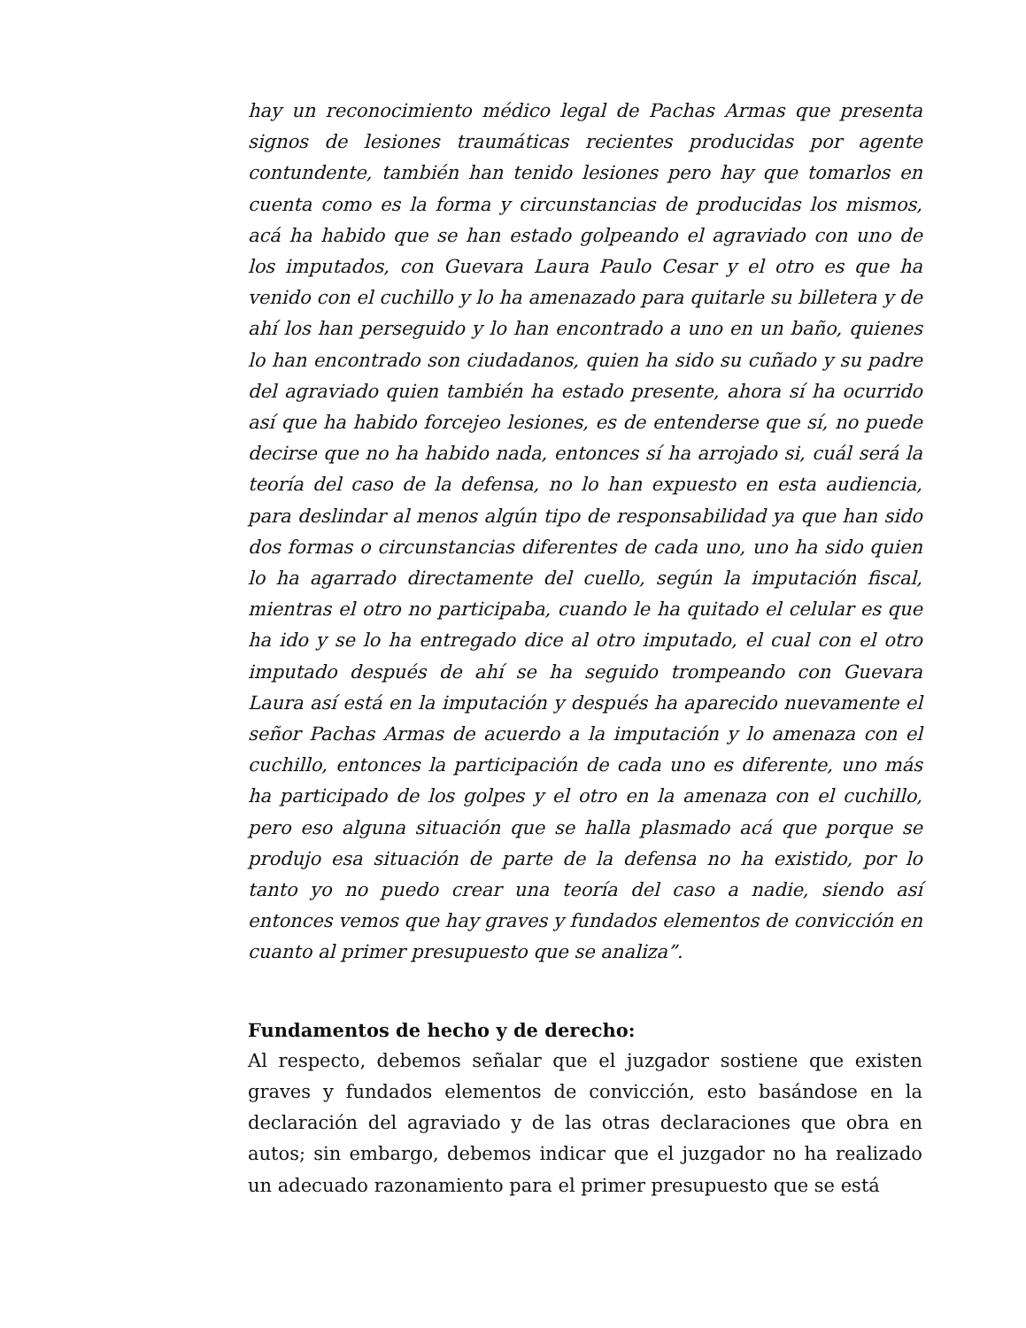hay un reconocimiento médico legal de Pachas Armas que presenta signos de lesiones traumáticas recientes producidas por agente contundente, también han tenido lesiones pero hay que tomarlos en cuenta como es la forma y circunstancias de producidas los mismos, acá ha habido que se han estado golpeando el agraviado con uno de los imputados, con Guevara Laura Paulo Cesar y el otro es que ha venido con el cuchillo y lo ha amenazado para quitarle su billetera y de ahí los han perseguido y lo han encontrado a uno en un baño, quienes lo han encontrado son ciudadanos, quien ha sido su cuñado y su padre del agraviado quien también ha estado presente, ahora sí ha ocurrido así que ha habido forcejeo lesiones, es de entenderse que sí, no puede decirse que no ha habido nada, entonces sí ha arrojado si, cuál será la teoría del caso de la defensa, no lo han expuesto en esta audiencia, para deslindar al menos algún tipo de responsabilidad ya que han sido dos formas o circunstancias diferentes de cada uno, uno ha sido quien lo ha agarrado directamente del cuello, según la imputación fiscal, mientras el otro no participaba, cuando le ha quitado el celular es que ha ido y se lo ha entregado dice al otro imputado, el cual con el otro imputado después de ahí se ha seguido trompeando con Guevara Laura así está en la imputación y después ha aparecido nuevamente el señor Pachas Armas de acuerdo a la imputación y lo amenaza con el cuchillo, entonces la participación de cada uno es diferente, uno más ha participado de los golpes y el otro en la amenaza con el cuchillo, pero eso alguna situación que se halla plasmado acá que porque se produjo esa situación de parte de la defensa no ha existido, por lo tanto yo no puedo crear una teoría del caso a nadie, siendo así entonces vemos que hay graves y fundados elementos de convicción en cuanto al primer presupuesto que se analiza”.
Fundamentos de hecho y de derecho:
Al respecto, debemos señalar que el juzgador sostiene que existen graves y fundados elementos de convicción, esto basándose en la declaración del agraviado y de las otras declaraciones que obra en autos; sin embargo, debemos indicar que el juzgador no ha realizado un adecuado razonamiento para el primer presupuesto que se está